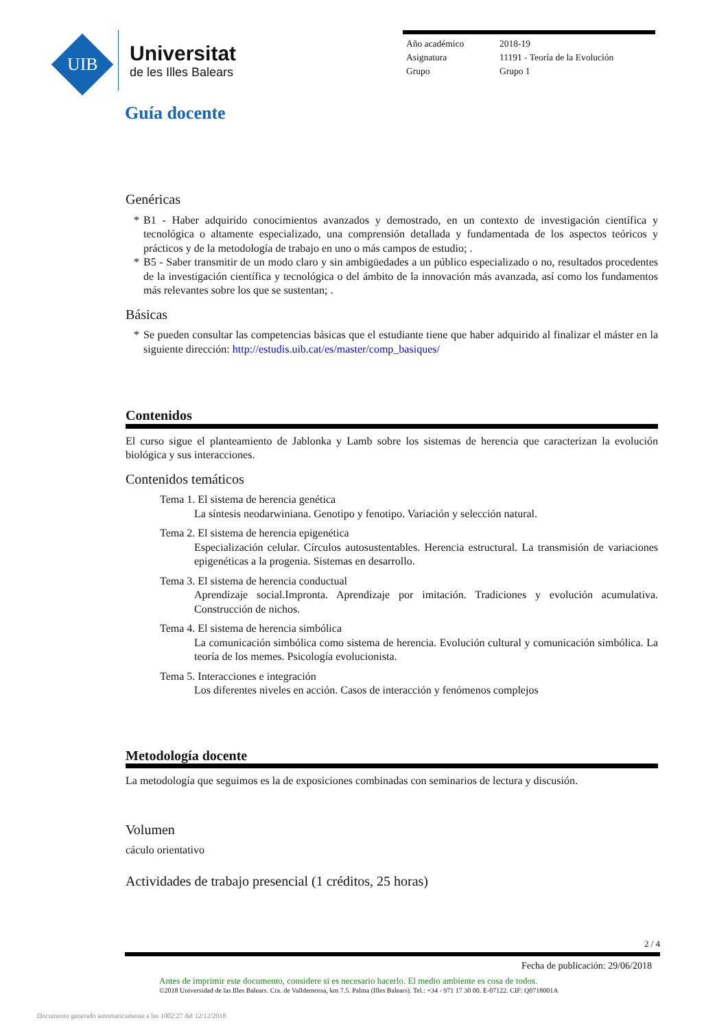UIB
Universitat
de les Illes Balears
Año académico 2018-19
Asignatura 11191 - Teoría de la Evolución
Grupo Grupo 1
Guía docente
Genéricas
* B1 - Haber adquirido conocimientos avanzados y demostrado, en un contexto de investigación científica y tecnológica o altamente especializado, una comprensión detallada y fundamentada de los aspectos teóricos y prácticos y de la metodología de trabajo en uno o más campos de estudio; .
* B5 - Saber transmitir de un modo claro y sin ambigüedades a un público especializado o no, resultados procedentes de la investigación científica y tecnológica o del ámbito de la innovación más avanzada, así como los fundamentos más relevantes sobre los que se sustentan; .
Básicas
* Se pueden consultar las competencias básicas que el estudiante tiene que haber adquirido al finalizar el máster en la siguiente dirección: http://estudis.uib.cat/es/master/comp_basiques/
Contenidos
El curso sigue el planteamiento de Jablonka y Lamb sobre los sistemas de herencia que caracterizan la evolución biológica y sus interacciones.
Contenidos temáticos
Tema 1. El sistema de herencia genética
La síntesis neodarwiniana. Genotipo y fenotipo. Variación y selección natural.
Tema 2. El sistema de herencia epigenética
Especialización celular. Círculos autosustentables. Herencia estructural. La transmisión de variaciones epigenéticas a la progenia. Sistemas en desarrollo.
Tema 3. El sistema de herencia conductual
Aprendizaje social.Impronta. Aprendizaje por imitación. Tradiciones y evolución acumulativa. Construcción de nichos.
Tema 4. El sistema de herencia simbólica
La comunicación simbólica como sistema de herencia. Evolución cultural y comunicación simbólica. La teoría de los memes. Psicología evolucionista.
Tema 5. Interacciones e integración
Los diferentes niveles en acción. Casos de interacción y fenómenos complejos
Metodología docente
La metodología que seguimos es la de exposiciones combinadas con seminarios de lectura y discusión.
Volumen
cáculo orientativo
Actividades de trabajo presencial (1 créditos, 25 horas)
2 / 4
Fecha de publicación: 29/06/2018
Antes de imprimir este documento, considere si es necesario hacerlo. El medio ambiente es cosa de todos.
©2018 Universidad de las Illes Balears. Cra. de Valldemossa, km 7.5. Palma (Illes Balears). Tel.: +34 - 971 17 30 00. E-07122. CIF: Q0718001A
Documento generado automaticamente a las 1002:27 del 12/12/2018